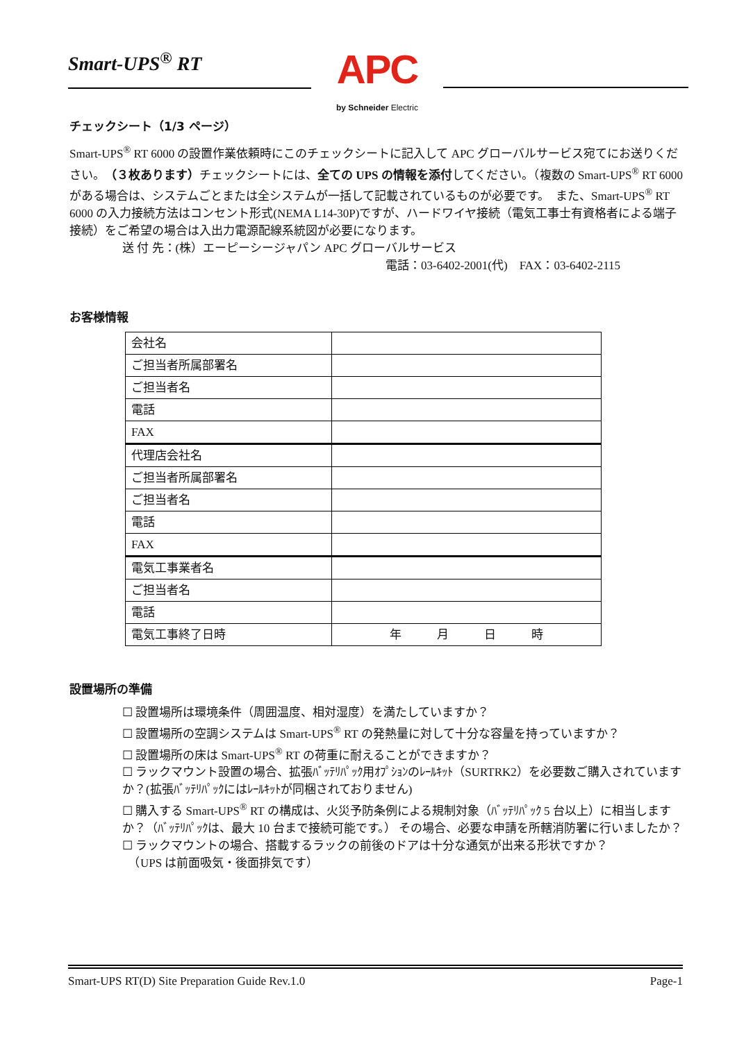Smart-UPS<sup>®</sup> RT
APC
by Schneider Electric
チェックシート（1/3 ページ）
Smart-UPS<sup>®</sup> RT 6000 の設置作業依頼時にこのチェックシートに記入して APC グローバルサービス宛てにお送りください。（３枚あります）チェックシートには、全ての UPS の情報を添付してください。（複数の Smart-UPS<sup>®</sup> RT 6000 がある場合は、システムごとまたは全システムが一括して記載されているものが必要です。　また、Smart-UPS<sup>®</sup> RT 6000 の入力接続方法はコンセント形式(NEMA L14-30P)ですが、ハードワイヤ接続（電気工事士有資格者による端子接続）をご希望の場合は入出力電源配線系統図が必要になります。
送 付 先：(株）エーピーシージャパン APC グローバルサービス
電話：03-6402-2001(代)　FAX：03-6402-2115
お客様情報
| 会社名 | |
| ご担当者所属部署名 | |
| ご担当者名 | |
| 電話 | |
| FAX | |
| 代理店会社名 | |
| ご担当者所属部署名 | |
| ご担当者名 | |
| 電話 | |
| FAX | |
| 電気工事業者名 | |
| ご担当者名 | |
| 電話 | |
| 電気工事終了日時 | 年 月 日 時 |
設置場所の準備
☐ 設置場所は環境条件（周囲温度、相対湿度）を満たしていますか？
☐ 設置場所の空調システムは Smart-UPS<sup>®</sup> RT の発熱量に対して十分な容量を持っていますか？
☐ 設置場所の床は Smart-UPS<sup>®</sup> RT の荷重に耐えることができますか？
☐ ラックマウント設置の場合、拡張ﾊﾞｯﾃﾘﾊﾟｯｸ用ｵﾌﾟｼｮﾝのﾚｰﾙｷｯﾄ（SURTRK2）を必要数ご購入されていますか？(拡張ﾊﾞｯﾃﾘﾊﾟｯｸにはﾚｰﾙｷｯﾄが同梱されておりません)
☐ 購入する Smart-UPS<sup>®</sup> RT の構成は、火災予防条例による規制対象（ﾊﾞｯﾃﾘﾊﾟｯｸ 5 台以上）に相当しますか？（ﾊﾞｯﾃﾘﾊﾟｯｸは、最大 10 台まで接続可能です。） その場合、必要な申請を所轄消防署に行いましたか？
☐ ラックマウントの場合、搭載するラックの前後のドアは十分な通気が出来る形状ですか？
　（UPS は前面吸気・後面排気です）
Smart-UPS RT(D) Site Preparation Guide Rev.1.0 Page-1